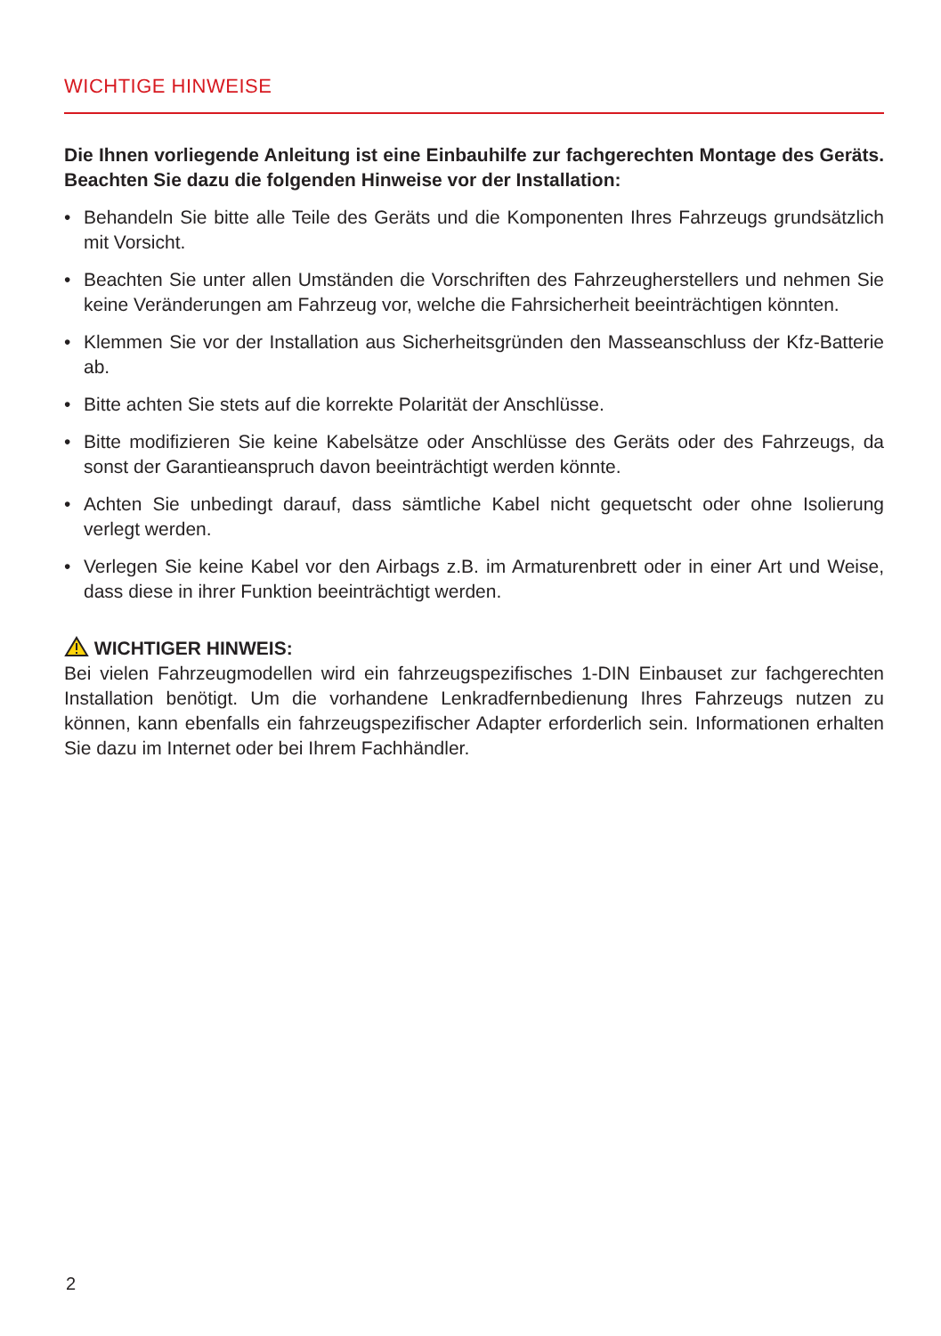WICHTIGE HINWEISE
Die Ihnen vorliegende Anleitung ist eine Einbauhilfe zur fachgerechten Montage des Geräts. Beachten Sie dazu die folgenden Hinweise vor der Installation:
• Behandeln Sie bitte alle Teile des Geräts und die Komponenten Ihres Fahrzeugs grundsätzlich mit Vorsicht.
• Beachten Sie unter allen Umständen die Vorschriften des Fahrzeugherstellers und nehmen Sie keine Veränderungen am Fahrzeug vor, welche die Fahrsicherheit beeinträchtigen könnten.
• Klemmen Sie vor der Installation aus Sicherheitsgründen den Masseanschluss der Kfz-Batterie ab.
• Bitte achten Sie stets auf die korrekte Polarität der Anschlüsse.
• Bitte modifizieren Sie keine Kabelsätze oder Anschlüsse des Geräts oder des Fahrzeugs, da sonst der Garantieanspruch davon beeinträchtigt werden könnte.
• Achten Sie unbedingt darauf, dass sämtliche Kabel nicht gequetscht oder ohne Isolierung verlegt werden.
• Verlegen Sie keine Kabel vor den Airbags z.B. im Armaturenbrett oder in einer Art und Weise, dass diese in ihrer Funktion beeinträchtigt werden.
WICHTIGER HINWEIS:
Bei vielen Fahrzeugmodellen wird ein fahrzeugspezifisches 1-DIN Einbauset zur fachgerechten Installation benötigt. Um die vorhandene Lenkradfernbedienung Ihres Fahrzeugs nutzen zu können, kann ebenfalls ein fahrzeugspezifischer Adapter erforderlich sein. Informationen erhalten Sie dazu im Internet oder bei Ihrem Fachhändler.
2